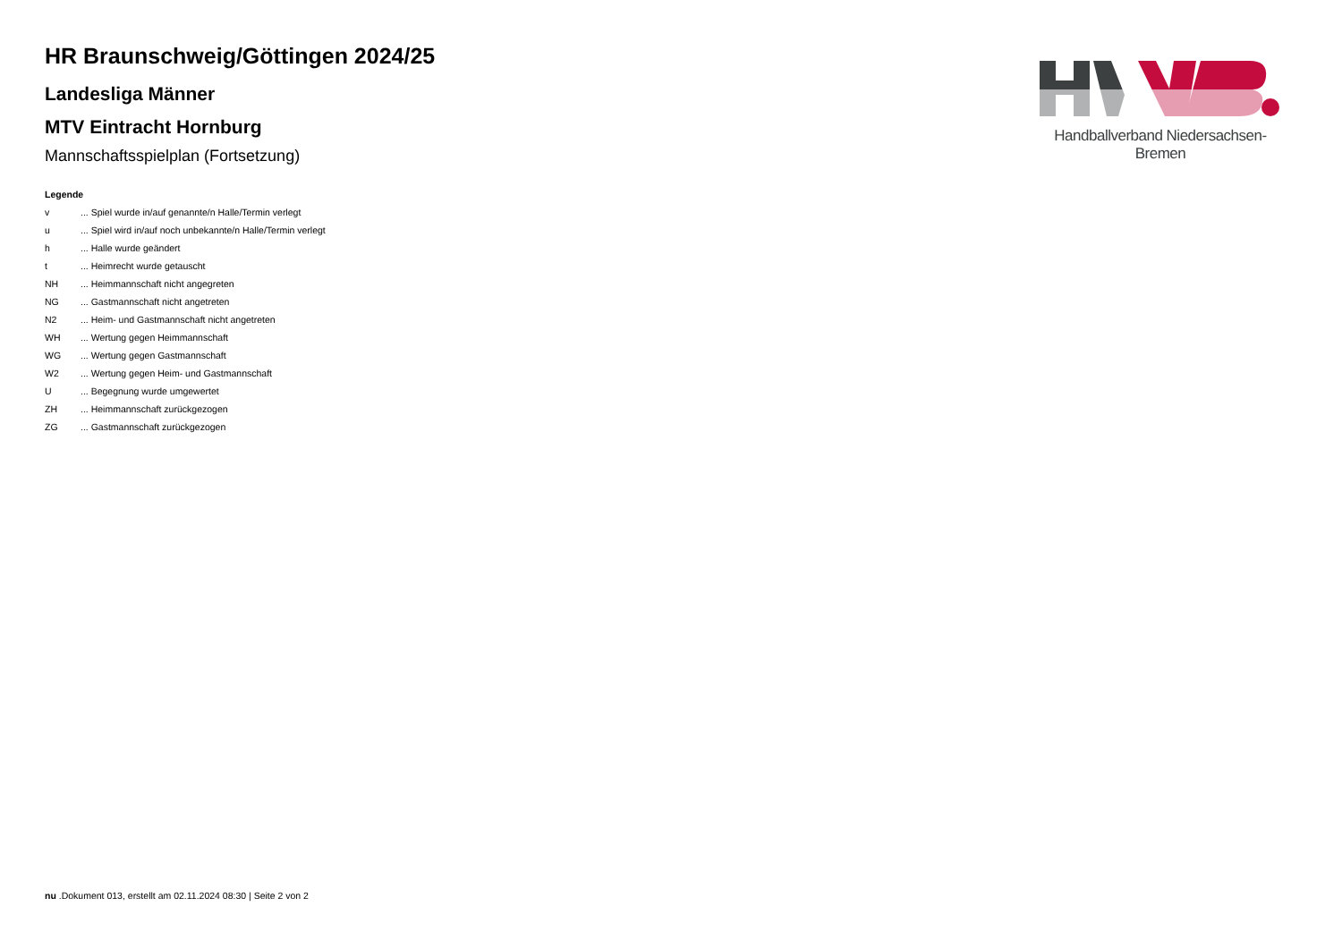HR Braunschweig/Göttingen 2024/25
Landesliga Männer
MTV Eintracht Hornburg
Mannschaftsspielplan (Fortsetzung)
Legende
| v | ... Spiel wurde in/auf genannte/n Halle/Termin verlegt |
| u | ... Spiel wird in/auf noch unbekannte/n Halle/Termin verlegt |
| h | ... Halle wurde geändert |
| t | ... Heimrecht wurde getauscht |
| NH | ... Heimmannschaft nicht angegreten |
| NG | ... Gastmannschaft nicht angetreten |
| N2 | ... Heim- und Gastmannschaft nicht angetreten |
| WH | ... Wertung gegen Heimmannschaft |
| WG | ... Wertung gegen Gastmannschaft |
| W2 | ... Wertung gegen Heim- und Gastmannschaft |
| U | ... Begegnung wurde umgewertet |
| ZH | ... Heimmannschaft zurückgezogen |
| ZG | ... Gastmannschaft zurückgezogen |
Handballverband Niedersachsen-Bremen
nu .Dokument 013, erstellt am 02.11.2024 08:30 | Seite 2 von 2